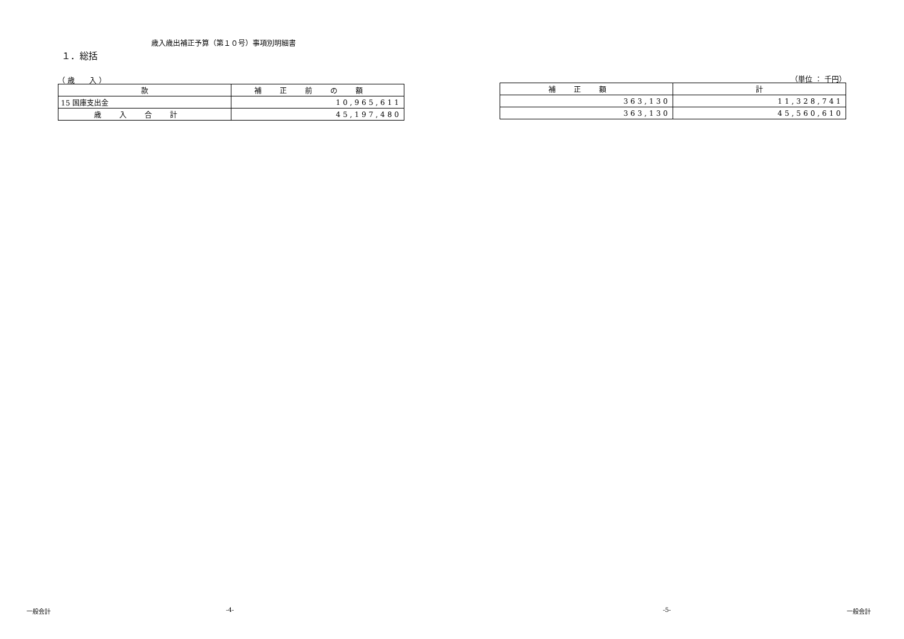歳入歳出補正予算（第１０号）事項別明細書
１．総括
（ 歳　　入 ）
| 款 | 補正前の額 |
| --- | --- |
| 15 国庫支出金 | 10,965,611 |
| 歳入合計 | 45,197,480 |
（単位 ： 千円）
| 補正額 | 計 |
| --- | --- |
| 363,130 | 11,328,741 |
| 363,130 | 45,560,610 |
一般会計 -4- -5- 一般会計